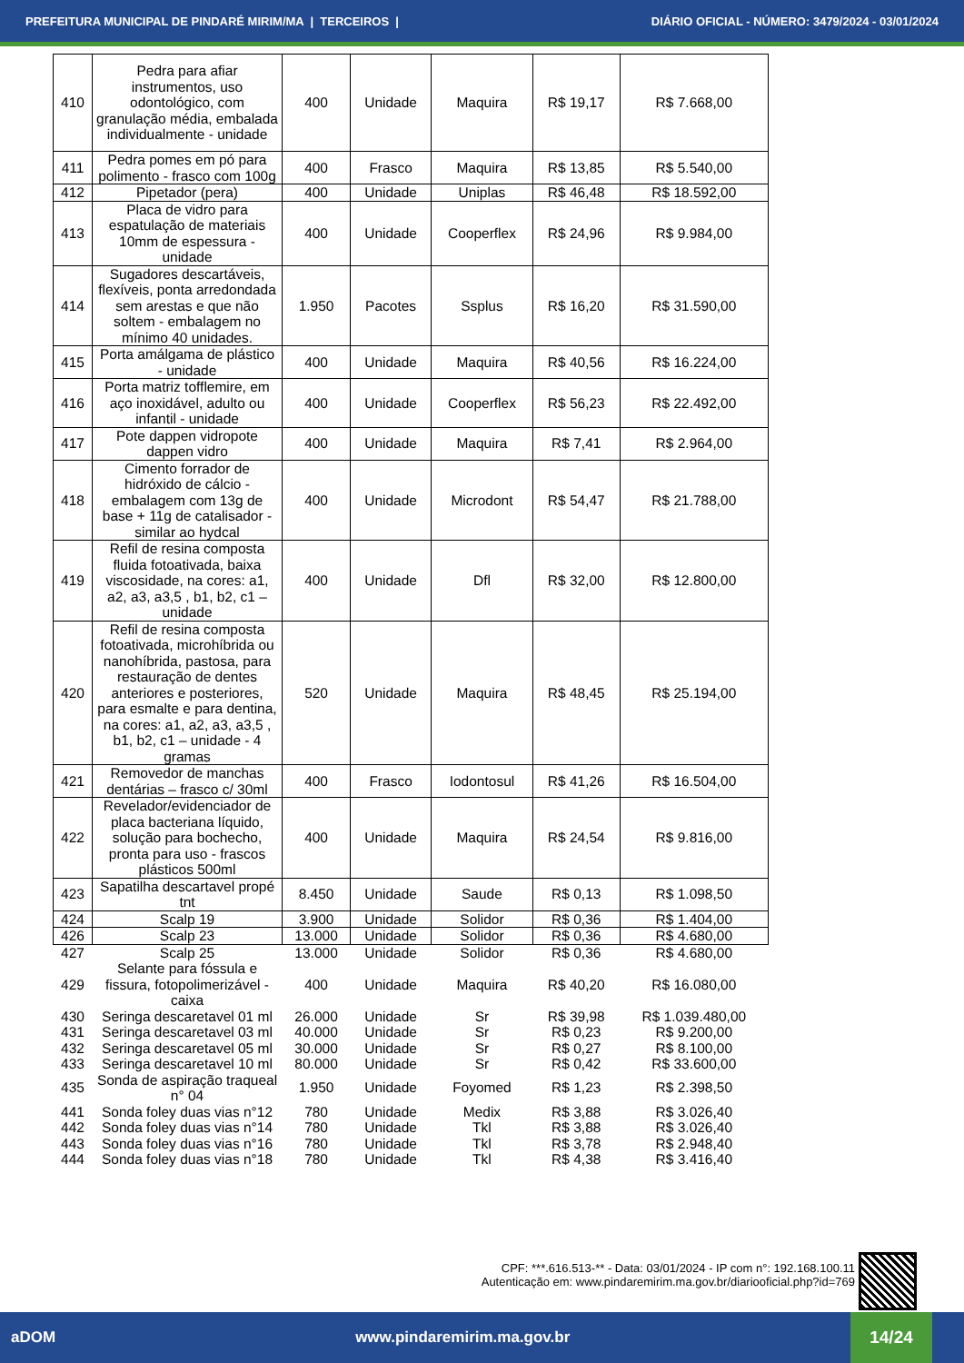PREFEITURA MUNICIPAL DE PINDARÉ MIRIM/MA | TERCEIROS | DIÁRIO OFICIAL - NÚMERO: 3479/2024 - 03/01/2024
| 410 | Pedra para afiar instrumentos, uso odontológico, com granulação média, embalada individualmente - unidade | 400 | Unidade | Maquira | R$ 19,17 | R$ 7.668,00 |
| 411 | Pedra pomes em pó para polimento - frasco com 100g | 400 | Frasco | Maquira | R$ 13,85 | R$ 5.540,00 |
| 412 | Pipetador (pera) | 400 | Unidade | Uniplas | R$ 46,48 | R$ 18.592,00 |
| 413 | Placa de vidro para espatulação de materiais 10mm de espessura - unidade | 400 | Unidade | Cooperflex | R$ 24,96 | R$ 9.984,00 |
| 414 | Sugadores descartáveis, flexíveis, ponta arredondada sem arestas e que não soltem - embalagem no mínimo 40 unidades. | 1.950 | Pacotes | Ssplus | R$ 16,20 | R$ 31.590,00 |
| 415 | Porta amálgama de plástico - unidade | 400 | Unidade | Maquira | R$ 40,56 | R$ 16.224,00 |
| 416 | Porta matriz tofflemire, em aço inoxidável, adulto ou infantil - unidade | 400 | Unidade | Cooperflex | R$ 56,23 | R$ 22.492,00 |
| 417 | Pote dappen vidropote dappen vidro | 400 | Unidade | Maquira | R$ 7,41 | R$ 2.964,00 |
| 418 | Cimento forrador de hidróxido de cálcio - embalagem com 13g de base + 11g de catalisador - similar ao hydcal | 400 | Unidade | Microdont | R$ 54,47 | R$ 21.788,00 |
| 419 | Refil de resina composta fluida fotoativada, baixa viscosidade, na cores: a1, a2, a3, a3,5 , b1, b2, c1 – unidade | 400 | Unidade | Dfl | R$ 32,00 | R$ 12.800,00 |
| 420 | Refil de resina composta fotoativada, microhíbrida ou nanohíbrida, pastosa, para restauração de dentes anteriores e posteriores, para esmalte e para dentina, na cores: a1, a2, a3, a3,5 , b1, b2, c1 – unidade - 4 gramas | 520 | Unidade | Maquira | R$ 48,45 | R$ 25.194,00 |
| 421 | Removedor de manchas dentárias – frasco c/ 30ml | 400 | Frasco | Iodontosul | R$ 41,26 | R$ 16.504,00 |
| 422 | Revelador/evidenciador de placa bacteriana líquido, solução para bochecho, pronta para uso - frascos plásticos 500ml | 400 | Unidade | Maquira | R$ 24,54 | R$ 9.816,00 |
| 423 | Sapatilha descartavel propé tnt | 8.450 | Unidade | Saude | R$ 0,13 | R$ 1.098,50 |
| 424 | Scalp 19 | 3.900 | Unidade | Solidor | R$ 0,36 | R$ 1.404,00 |
| 426 | Scalp 23 | 13.000 | Unidade | Solidor | R$ 0,36 | R$ 4.680,00 |
| 427 | Scalp 25 | 13.000 | Unidade | Solidor | R$ 0,36 | R$ 4.680,00 |
| 429 | Selante para fóssula e fissura, fotopolimerizável - caixa | 400 | Unidade | Maquira | R$ 40,20 | R$ 16.080,00 |
| 430 | Seringa descaretavel 01 ml | 26.000 | Unidade | Sr | R$ 39,98 | R$ 1.039.480,00 |
| 431 | Seringa descaretavel 03 ml | 40.000 | Unidade | Sr | R$ 0,23 | R$ 9.200,00 |
| 432 | Seringa descaretavel 05 ml | 30.000 | Unidade | Sr | R$ 0,27 | R$ 8.100,00 |
| 433 | Seringa descaretavel 10 ml | 80.000 | Unidade | Sr | R$ 0,42 | R$ 33.600,00 |
| 435 | Sonda de aspiração traqueal n° 04 | 1.950 | Unidade | Foyomed | R$ 1,23 | R$ 2.398,50 |
| 441 | Sonda foley duas vias n°12 | 780 | Unidade | Medix | R$ 3,88 | R$ 3.026,40 |
| 442 | Sonda foley duas vias n°14 | 780 | Unidade | Tkl | R$ 3,88 | R$ 3.026,40 |
| 443 | Sonda foley duas vias n°16 | 780 | Unidade | Tkl | R$ 3,78 | R$ 2.948,40 |
| 444 | Sonda foley duas vias n°18 | 780 | Unidade | Tkl | R$ 4,38 | R$ 3.416,40 |
CPF: ***.616.513-** - Data: 03/01/2024 - IP com n°: 192.168.100.11
Autenticação em: www.pindaremirim.ma.gov.br/diariooficial.php?id=769
aDOM www.pindaremirim.ma.gov.br 14/24